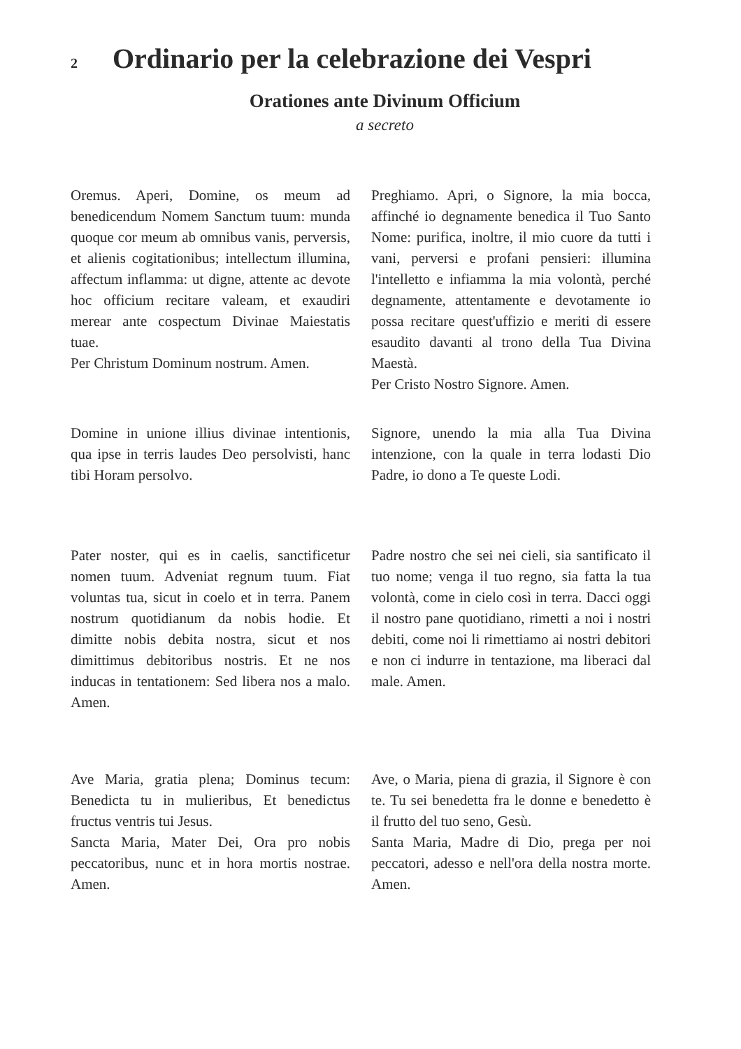2
Ordinario per la celebrazione dei Vespri
Orationes ante Divinum Officium
a secreto
Oremus. Aperi, Domine, os meum ad benedicendum Nomem Sanctum tuum: munda quoque cor meum ab omnibus vanis, perversis, et alienis cogitationibus; intellectum illumina, affectum inflamma: ut digne, attente ac devote hoc officium recitare valeam, et exaudiri merear ante cospectum Divinae Maiestatis tuae.
Per Christum Dominum nostrum. Amen.
Preghiamo. Apri, o Signore, la mia bocca, affinché io degnamente benedica il Tuo Santo Nome: purifica, inoltre, il mio cuore da tutti i vani, perversi e profani pensieri: illumina l'intelletto e infiamma la mia volontà, perché degnamente, attentamente e devotamente io possa recitare quest'uffizio e meriti di essere esaudito davanti al trono della Tua Divina Maestà.
Per Cristo Nostro Signore. Amen.
Domine in unione illius divinae intentionis, qua ipse in terris laudes Deo persolvisti, hanc tibi Horam persolvo.
Signore, unendo la mia alla Tua Divina intenzione, con la quale in terra lodasti Dio Padre, io dono a Te queste Lodi.
Pater noster, qui es in caelis, sanctificetur nomen tuum. Adveniat regnum tuum. Fiat voluntas tua, sicut in coelo et in terra. Panem nostrum quotidianum da nobis hodie. Et dimitte nobis debita nostra, sicut et nos dimittimus debitoribus nostris. Et ne nos inducas in tentationem: Sed libera nos a malo. Amen.
Padre nostro che sei nei cieli, sia santificato il tuo nome; venga il tuo regno, sia fatta la tua volontà, come in cielo così in terra. Dacci oggi il nostro pane quotidiano, rimetti a noi i nostri debiti, come noi li rimettiamo ai nostri debitori e non ci indurre in tentazione, ma liberaci dal male. Amen.
Ave Maria, gratia plena; Dominus tecum: Benedicta tu in mulieribus, Et benedictus fructus ventris tui Jesus.
Sancta Maria, Mater Dei, Ora pro nobis peccatoribus, nunc et in hora mortis nostrae. Amen.
Ave, o Maria, piena di grazia, il Signore è con te. Tu sei benedetta fra le donne e benedetto è il frutto del tuo seno, Gesù.
Santa Maria, Madre di Dio, prega per noi peccatori, adesso e nell'ora della nostra morte. Amen.